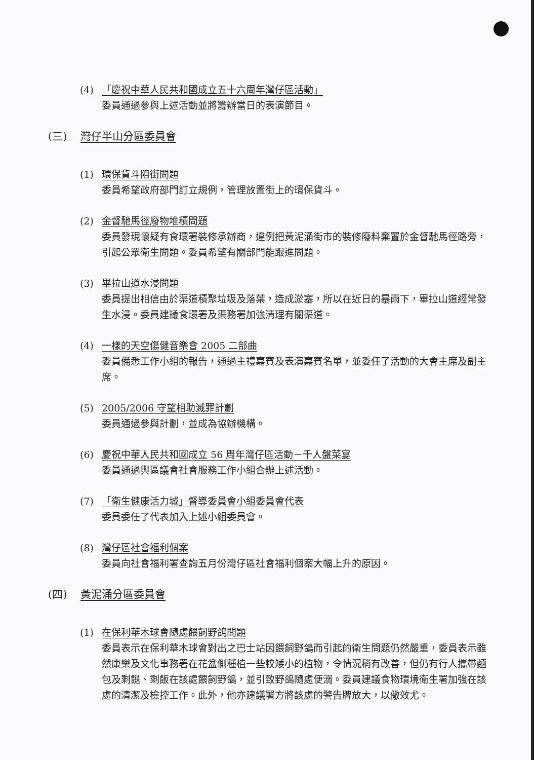(4) 「慶祝中華人民共和國成立五十六周年灣仔區活動」
委員通過參與上述活動並將籌辦當日的表演節目。
(三) 灣仔半山分區委員會
(1) 環保貨斗阻街問題
委員希望政府部門訂立規例，管理放置街上的環保貨斗。
(2) 金督馳馬徑廢物堆積問題
委員發現懷疑有食環署裝修承辦商，違例把黃泥涌街市的裝修廢料棄置於金督馳馬徑路旁，引起公眾衛生問題。委員希望有關部門能跟進問題。
(3) 畢拉山道水浸問題
委員提出相信由於渠道積聚垃圾及落葉，造成淤塞，所以在近日的暴雨下，畢拉山道經常發生水浸。委員建議食環署及渠務署加強清理有關渠道。
(4) 一樣的天空傷健音樂會 2005 二部曲
委員備悉工作小組的報告，通過主禮嘉賓及表演嘉賓名單，並委任了活動的大會主席及副主席。
(5) 2005/2006 守望相助滅罪計劃
委員通過參與計劃，並成為協辦機構。
(6) 慶祝中華人民共和國成立 56 周年灣仔區活動－千人盤菜宴
委員通過與區議會社會服務工作小組合辦上述活動。
(7) 「衛生健康活力城」督導委員會小組委員會代表
委員委任了代表加入上述小組委員會。
(8) 灣仔區社會福利個案
委員向社會福利署查詢五月份灣仔區社會福利個案大幅上升的原因。
(四) 黃泥涌分區委員會
(1) 在保利華木球會隨處餵飼野鴿問題
委員表示在保利華木球會對出之巴士站因餵飼野鴿而引起的衛生問題仍然嚴重，委員表示雖然康樂及文化事務署在花盆側種植一些較矮小的植物，令情況稍有改善，但仍有行人攜帶麵包及剩餸、剩飯在該處餵飼野鴿，並引致野鴿隨處便溺。委員建議食物環境衛生署加強在該處的清潔及檢控工作。此外，他亦建議署方將該處的警告牌放大，以儆效尤。